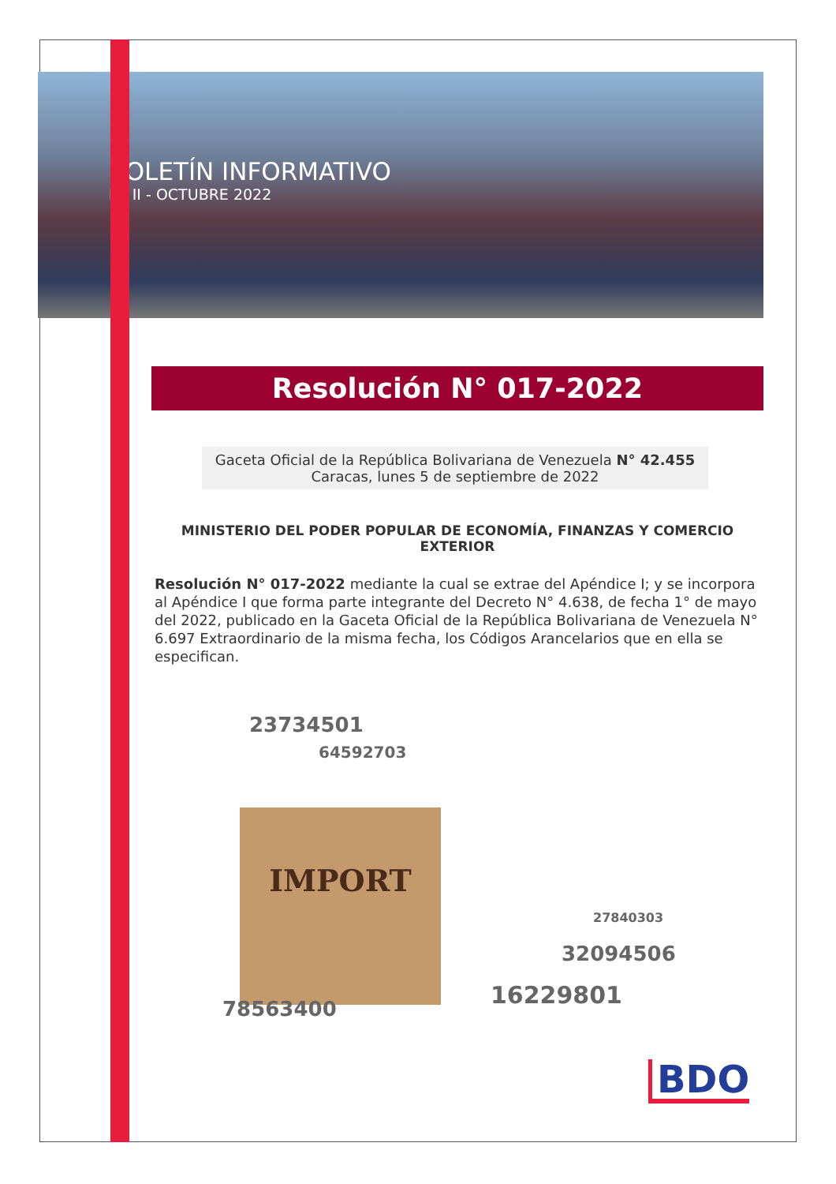BOLETÍN INFORMATIVO
N° II - OCTUBRE 2022
Resolución N° 017-2022
Gaceta Oficial de la República Bolivariana de Venezuela N° 42.455
Caracas, lunes 5 de septiembre de 2022
MINISTERIO DEL PODER POPULAR DE ECONOMÍA, FINANZAS Y COMERCIO EXTERIOR
Resolución N° 017-2022 mediante la cual se extrae del Apéndice I; y se incorpora al Apéndice I que forma parte integrante del Decreto N° 4.638, de fecha 1° de mayo del 2022, publicado en la Gaceta Oficial de la República Bolivariana de Venezuela N° 6.697 Extraordinario de la misma fecha, los Códigos Arancelarios que en ella se especifican.
23734501
64592703
IMPORT
27840303
32094506
16229801 78563400
BDO